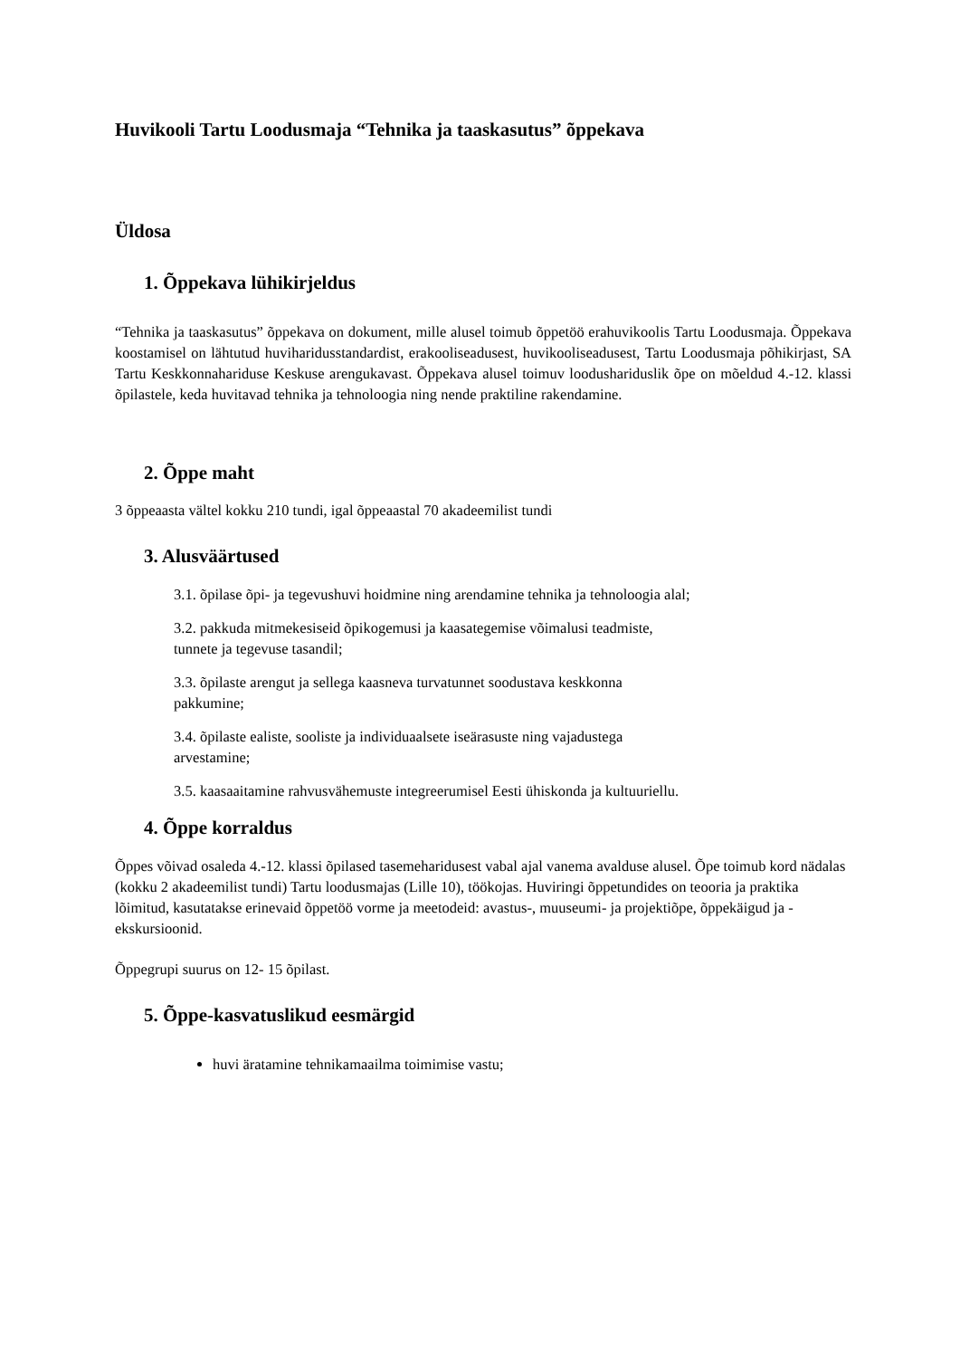Huvikooli Tartu Loodusmaja “Tehnika ja taaskasutus” õppekava
Üldosa
1. Õppekava lühikirjeldus
“Tehnika ja taaskasutus” õppekava on dokument, mille alusel toimub õppetöö erahuvikoolis Tartu Loodusmaja. Õppekava koostamisel on lähtutud huviharidusstandardist, erakooliseadusest, huvikooliseadusest, Tartu Loodusmaja põhikirjast, SA Tartu Keskkonnahariduse Keskuse arengukavast. Õppekava alusel toimuv loodushariduslik õpe on mõeldud 4.-12. klassi õpilastele, keda huvitavad tehnika ja tehnoloogia ning nende praktiline rakendamine.
2. Õppe maht
3 õppeaasta vältel kokku 210 tundi, igal õppeaastal 70 akadeemilist tundi
3. Alusväärtused
3.1. õpilase õpi- ja tegevushuvi hoidmine ning arendamine tehnika ja tehnoloogia alal;
3.2. pakkuda mitmekesiseid õpikogemusi ja kaasategemise võimalusi teadmiste,
tunnete ja tegevuse tasandil;
3.3. õpilaste arengut ja sellega kaasneva turvatunnet soodustava keskkonna
pakkumine;
3.4. õpilaste ealiste, sooliste ja individuaalsete iseärasuste ning vajadustega
arvestamine;
3.5. kaasaaitamine rahvusvähemuste integreerumisel Eesti ühiskonda ja kultuuriellu.
4. Õppe korraldus
Õppes võivad osaleda 4.-12. klassi õpilased tasemeharidusest vabal ajal vanema avalduse alusel. Õpe toimub kord nädalas (kokku 2 akadeemilist tundi) Tartu loodusmajas (Lille 10), töökojas. Huviringi õppetundides on teooria ja praktika lõimitud, kasutatakse erinevaid õppetöö vorme ja meetodeid: avastus-, muuseumi- ja projektiõpe, õppekäigud ja -ekskursioonid.
Õppegrupi suurus on 12- 15 õpilast.
5. Õppe-kasvatuslikud eesmärgid
huvi äratamine tehnikamaailma toimimise vastu;